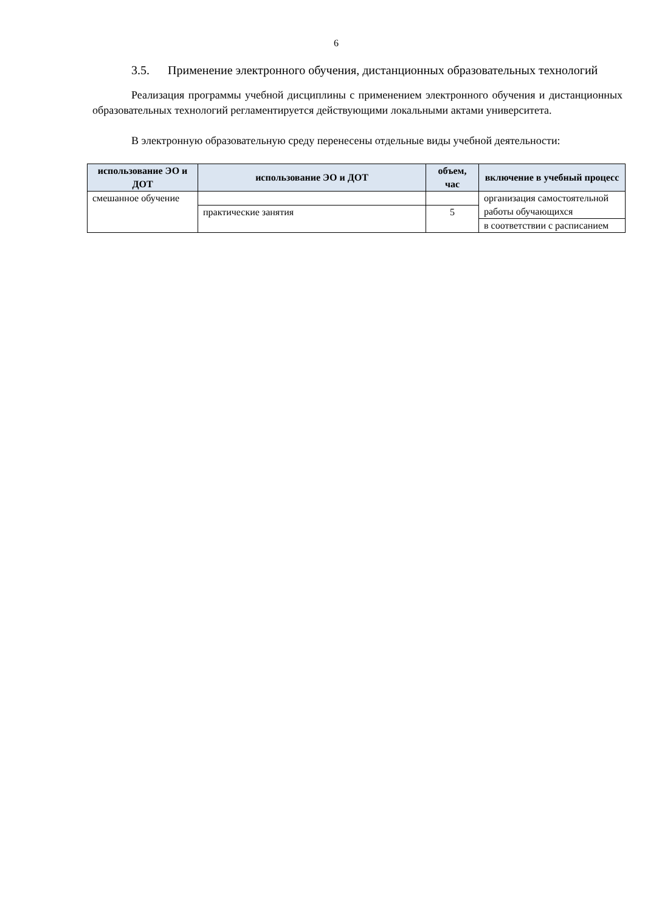6
3.5. Применение электронного обучения, дистанционных образовательных технологий
Реализация программы учебной дисциплины с применением электронного обучения и дистанционных образовательных технологий регламентируется действующими локальными актами университета.
В электронную образовательную среду перенесены отдельные виды учебной деятельности:
| использование ЭО и ДОТ | использование ЭО и ДОТ | объем, час | включение в учебный процесс |
| --- | --- | --- | --- |
| смешанное обучение | | | организация самостоятельной работы обучающихся |
| | практические занятия | 5 | |
| | | | в соответствии с расписанием |